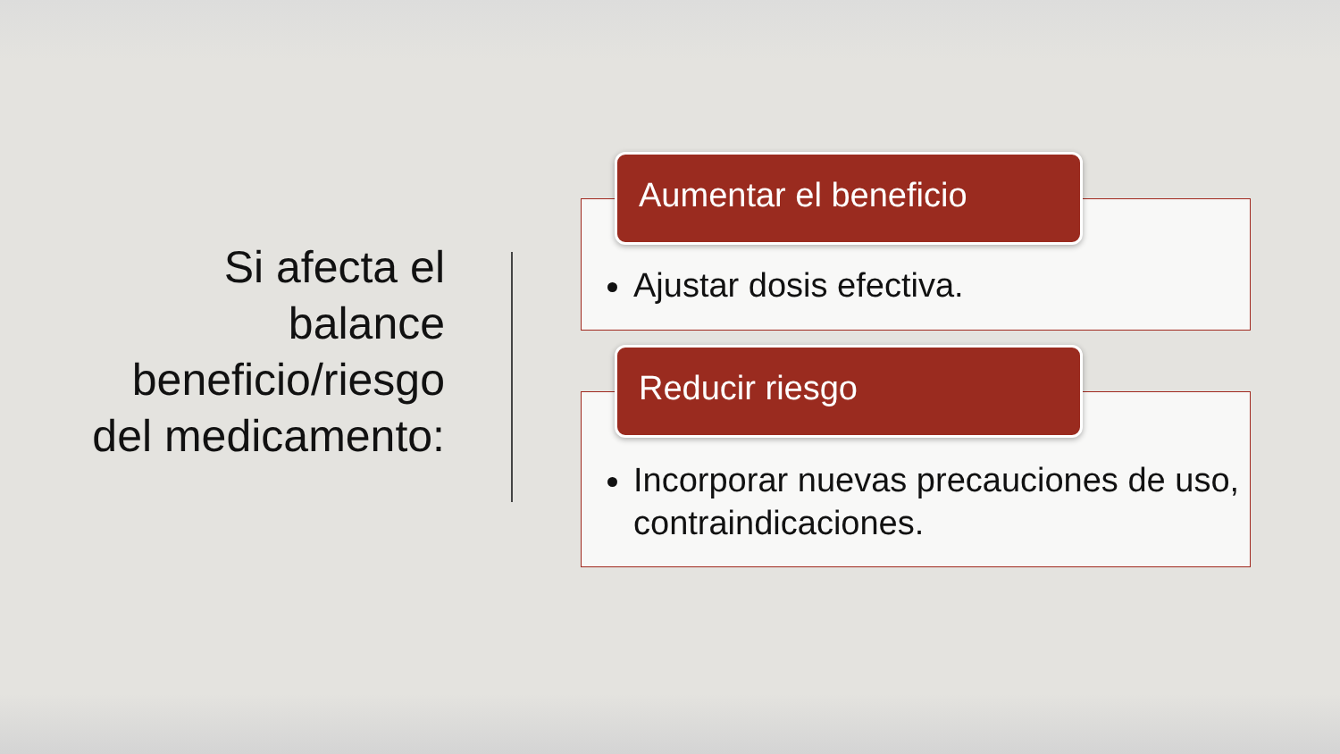Si afecta el balance beneficio/riesgo del medicamento:
Ajustar dosis efectiva.
Aumentar el beneficio
Incorporar nuevas precauciones de uso, contraindicaciones.
Reducir riesgo